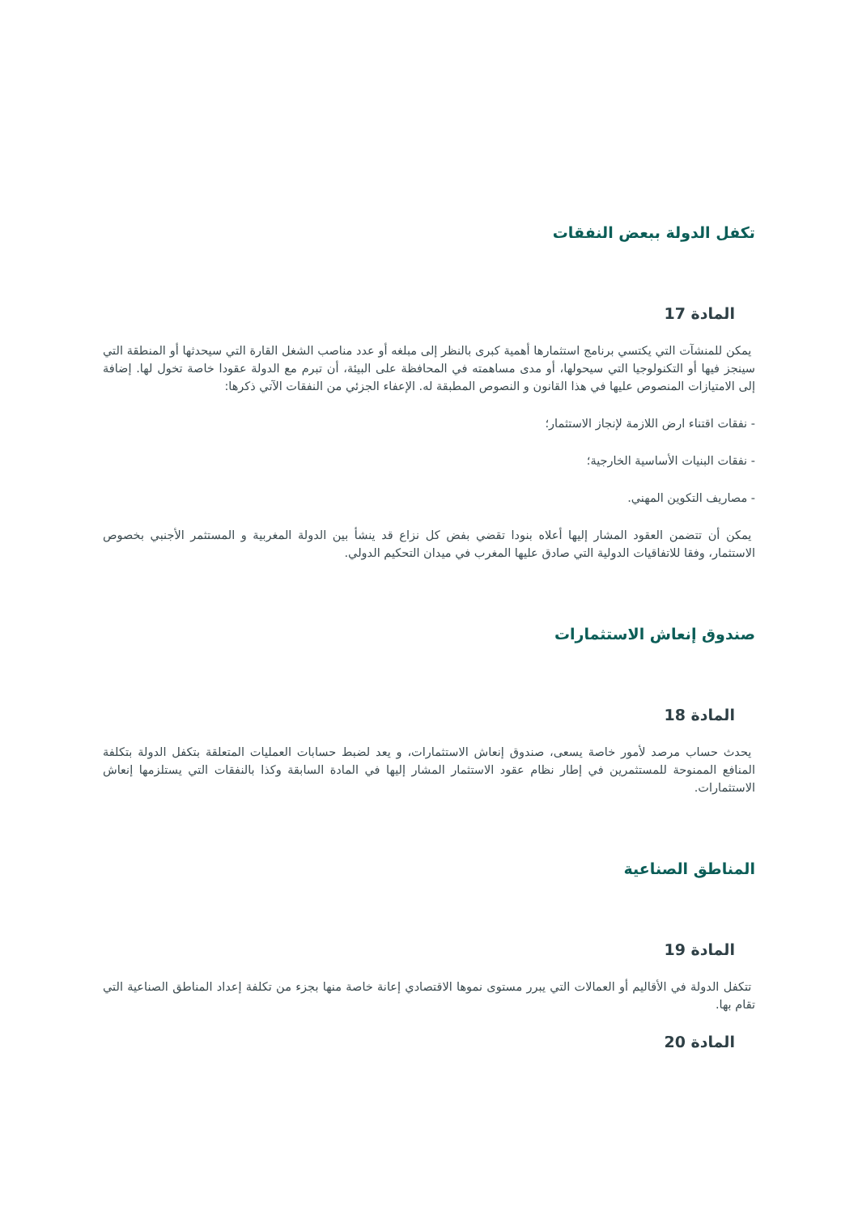تكفل الدولة ببعض النفقات
المادة 17
يمكن للمنشآت التي يكتسي برنامج استثمارها أهمية كبرى بالنظر إلى مبلغه أو عدد مناصب الشغل القارة التي سيحدثها أو المنطقة التي سينجز فيها أو التكنولوجيا التي سيحولها، أو مدى مساهمته في المحافظة على البيئة، أن تبرم مع الدولة عقودا خاصة تخول لها. إضافة إلى الامتيازات المنصوص عليها في هذا القانون و النصوص المطبقة له. الإعفاء الجزئي من النفقات الآتي ذكرها:
- نفقات اقتناء ارض اللازمة لإنجاز الاستثمار؛
- نفقات البنيات الأساسية الخارجية؛
- مصاريف التكوين المهني.
يمكن أن تتضمن العقود المشار إليها أعلاه بنودا تقضي بفض كل نزاع قد ينشأ بين الدولة المغربية و المستثمر الأجنبي بخصوص الاستثمار، وفقا للاتفاقيات الدولية التي صادق عليها المغرب في ميدان التحكيم الدولي.
صندوق إنعاش الاستثمارات
المادة 18
يحدث حساب مرصد لأمور خاصة يسعى، صندوق إنعاش الاستثمارات، و يعد لضبط حسابات العمليات المتعلقة بتكفل الدولة بتكلفة المنافع الممنوحة للمستثمرين في إطار نظام عقود الاستثمار المشار إليها في المادة السابقة وكذا بالنفقات التي يستلزمها إنعاش الاستثمارات.
المناطق الصناعية
المادة 19
تتكفل الدولة في الأقاليم أو العمالات التي يبرر مستوى نموها الاقتصادي إعانة خاصة منها بجزء من تكلفة إعداد المناطق الصناعية التي تقام بها.
المادة 20